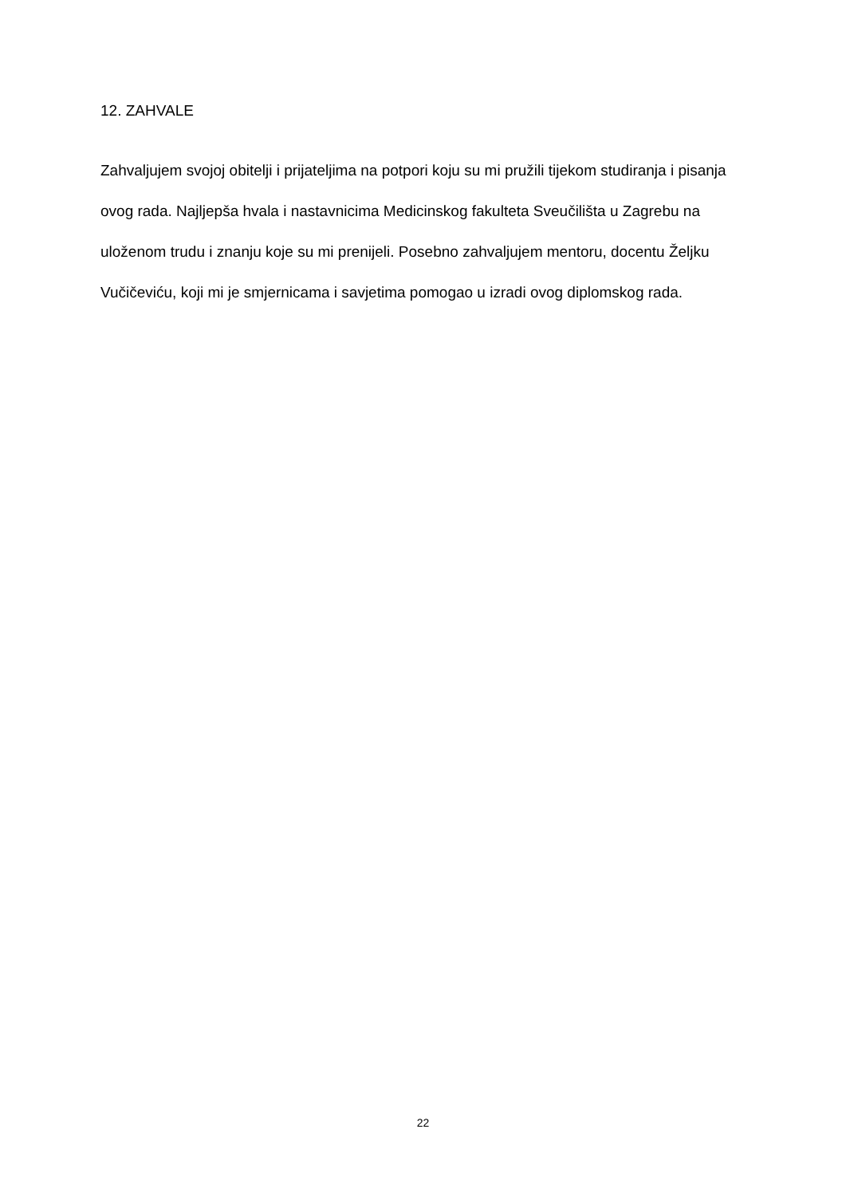12. ZAHVALE
Zahvaljujem svojoj obitelji i prijateljima na potpori koju su mi pružili tijekom studiranja i pisanja ovog rada. Najljepša hvala i nastavnicima Medicinskog fakulteta Sveučilišta u Zagrebu na uloženom trudu i znanju koje su mi prenijeli. Posebno zahvaljujem mentoru, docentu Željku Vučičeviću, koji mi je smjernicama i savjetima pomogao u izradi ovog diplomskog rada.
22